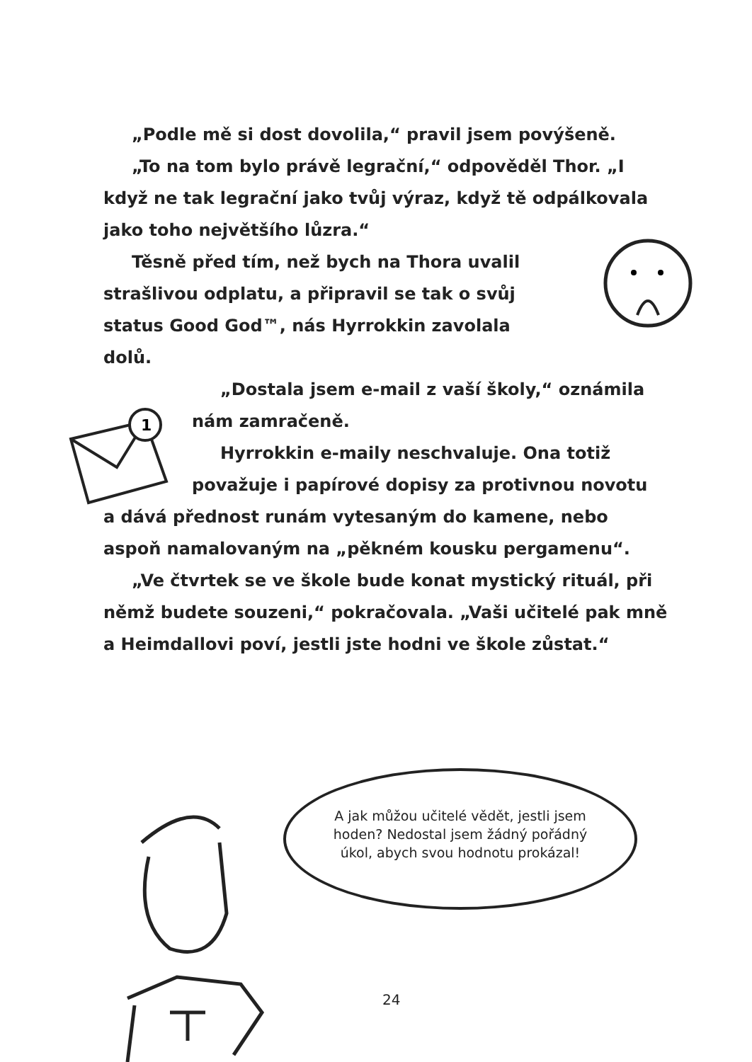1
„Podle mě si dost dovolila,“ pravil jsem povýšeně.
„To na tom bylo právě legrační,“ odpověděl Thor. „I když ne tak legrační jako tvůj výraz, když tě odpálkovala jako toho největšího lůzra.“
Těsně před tím, než bych na Thora uvalil strašlivou odplatu, a připravil se tak o svůj status Good God™, nás Hyrrokkin zavolala dolů.
„Dostala jsem e-mail z vaší školy,“ oznámila nám zamračeně.
Hyrrokkin e-maily neschvaluje. Ona totiž považuje i papírové dopisy za protivnou novotu
a dává přednost runám vytesaným do kamene, nebo aspoň namalovaným na „pěkném kousku pergamenu“.
„Ve čtvrtek se ve škole bude konat mystický rituál, při němž budete souzeni,“ pokračovala. „Vaši učitelé pak mně a Heimdallovi poví, jestli jste hodni ve škole zůstat.“
A jak můžou učitelé vědět, jestli jsem hoden? Nedostal jsem žádný pořádný úkol, abych svou hodnotu prokázal!
24